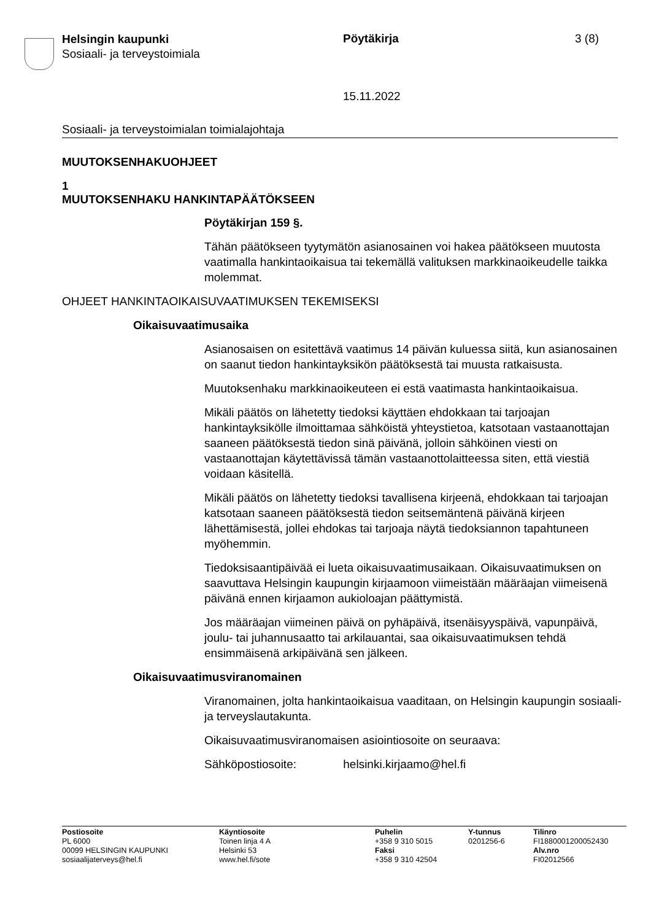Helsingin kaupunki
Sosiaali- ja terveystoimiala
Pöytäkirja 3 (8)
15.11.2022
Sosiaali- ja terveystoimialan toimialajohtaja
MUUTOKSENHAKUOHJEET
1
MUUTOKSENHAKU HANKINTAPÄÄTÖKSEEN
Pöytäkirjan 159 §.
Tähän päätökseen tyytymätön asianosainen voi hakea päätökseen muutosta vaatimalla hankintaoikaisua tai tekemällä valituksen markkinaoikeudelle taikka molemmat.
OHJEET HANKINTAOIKAISUVAATIMUKSEN TEKEMISEKSI
Oikaisuvaatimusaika
Asianosaisen on esitettävä vaatimus 14 päivän kuluessa siitä, kun asianosainen on saanut tiedon hankintayksikön päätöksestä tai muusta ratkaisusta.
Muutoksenhaku markkinaoikeuteen ei estä vaatimasta hankintaoikaisua.
Mikäli päätös on lähetetty tiedoksi käyttäen ehdokkaan tai tarjoajan hankintayksikölle ilmoittamaa sähköistä yhteystietoa, katsotaan vastaanottajan saaneen päätöksestä tiedon sinä päivänä, jolloin sähköinen viesti on vastaanottajan käytettävissä tämän vastaanottolaitteessa siten, että viestiä voidaan käsitellä.
Mikäli päätös on lähetetty tiedoksi tavallisena kirjeenä, ehdokkaan tai tarjoajan katsotaan saaneen päätöksestä tiedon seitsemäntenä päivänä kirjeen lähettämisestä, jollei ehdokas tai tarjoaja näytä tiedoksiannon tapahtuneen myöhemmin.
Tiedoksisaantipäivää ei lueta oikaisuvaatimusaikaan. Oikaisuvaatimuksen on saavuttava Helsingin kaupungin kirjaamoon viimeistään määräajan viimeisenä päivänä ennen kirjaamon aukioloajan päättymistä.
Jos määräajan viimeinen päivä on pyhäpäivä, itsenäisyyspäivä, vapunpäivä, joulu- tai juhannusaatto tai arkilauantai, saa oikaisuvaatimuksen tehdä ensimmäisenä arkipäivänä sen jälkeen.
Oikaisuvaatimusviranomainen
Viranomainen, jolta hankintaoikaisua vaaditaan, on Helsingin kaupungin sosiaali- ja terveyslautakunta.
Oikaisuvaatimusviranomaisen asiointiosoite on seuraava:
Sähköpostiosoite: helsinki.kirjaamo@hel.fi
Postiosoite
PL 6000
00099 HELSINGIN KAUPUNKI
sosiaalijaterveys@hel.fi
Käyntiosoite
Toinen linja 4 A
Helsinki 53
www.hel.fi/sote
Puhelin
+358 9 310 5015
Faksi
+358 9 310 42504
Y-tunnus
0201256-6
Tilinro
FI1880001200052430
Alv.nro
FI02012566